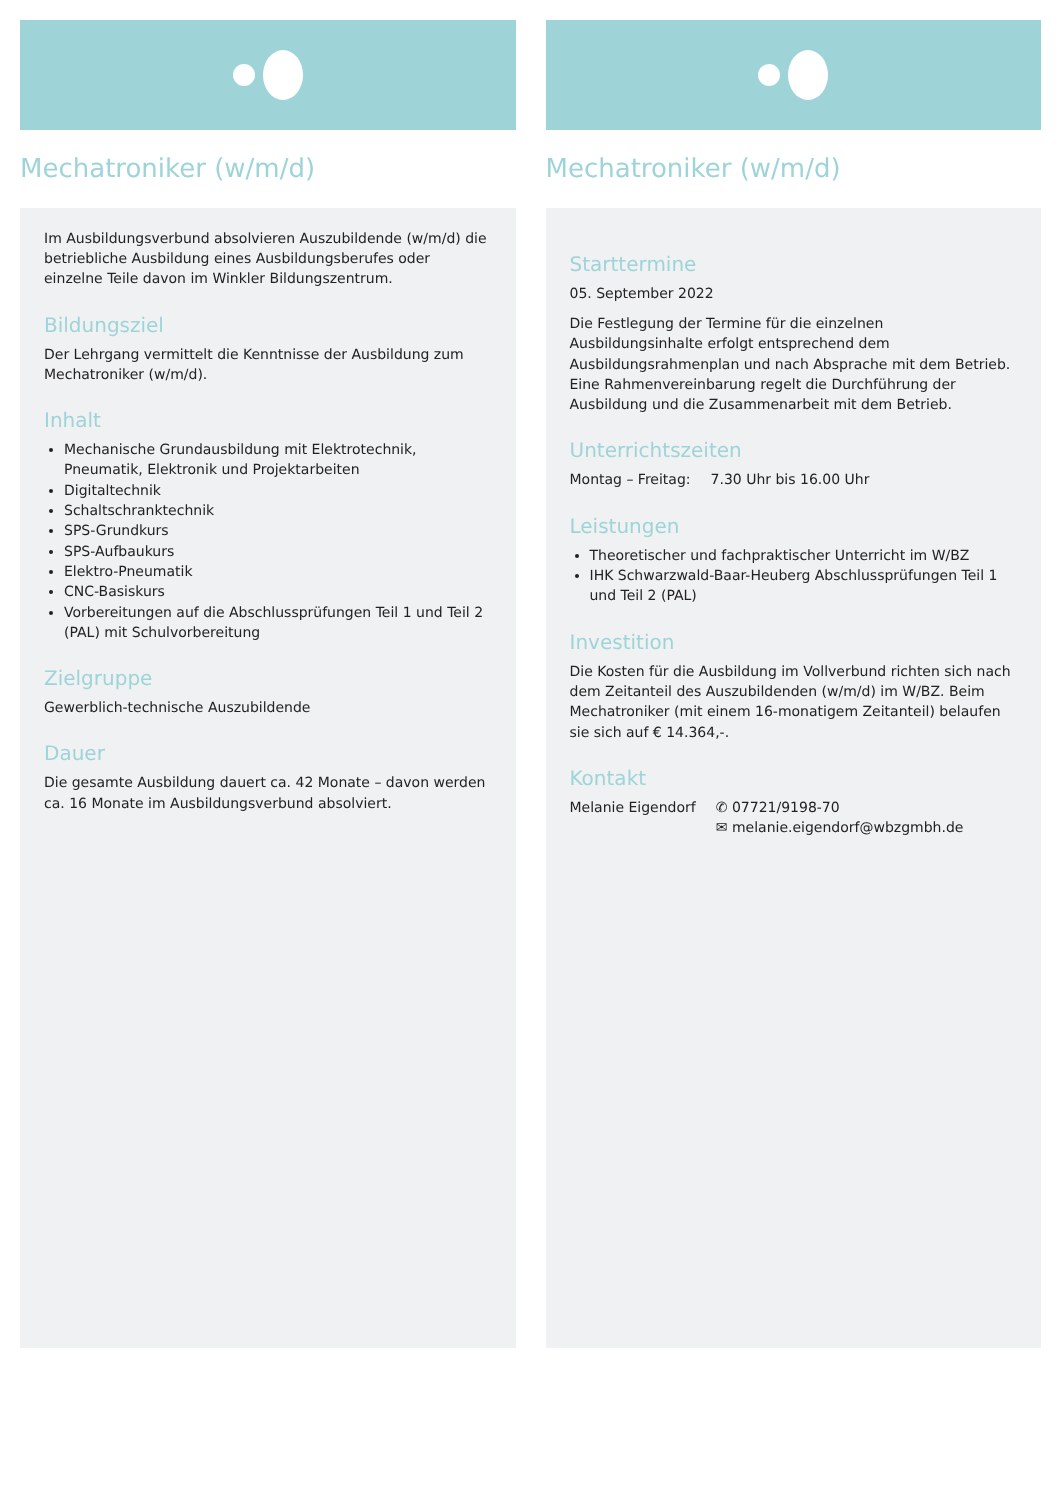Mechatroniker (w/m/d)
Im Ausbildungsverbund absolvieren Auszubildende (w/m/d) die betriebliche Ausbildung eines Ausbildungsberufes oder einzelne Teile davon im Winkler Bildungszentrum.
Bildungsziel
Der Lehrgang vermittelt die Kenntnisse der Ausbildung zum Mechatroniker (w/m/d).
Inhalt
Mechanische Grundausbildung mit Elektrotechnik, Pneumatik, Elektronik und Projektarbeiten
Digitaltechnik
Schaltschranktechnik
SPS-Grundkurs
SPS-Aufbaukurs
Elektro-Pneumatik
CNC-Basiskurs
Vorbereitungen auf die Abschlussprüfungen Teil 1 und Teil 2 (PAL) mit Schulvorbereitung
Zielgruppe
Gewerblich-technische Auszubildende
Dauer
Die gesamte Ausbildung dauert ca. 42 Monate – davon werden ca. 16 Monate im Ausbildungsverbund absolviert.
Mechatroniker (w/m/d)
Starttermine
05. September 2022
Die Festlegung der Termine für die einzelnen Ausbildungsinhalte erfolgt entsprechend dem Ausbildungsrahmenplan und nach Absprache mit dem Betrieb. Eine Rahmenvereinbarung regelt die Durchführung der Ausbildung und die Zusammenarbeit mit dem Betrieb.
Unterrichtszeiten
Montag – Freitag: 7.30 Uhr bis 16.00 Uhr
Leistungen
Theoretischer und fachpraktischer Unterricht im W/BZ
IHK Schwarzwald-Baar-Heuberg Abschlussprüfungen Teil 1 und Teil 2 (PAL)
Investition
Die Kosten für die Ausbildung im Vollverbund richten sich nach dem Zeitanteil des Auszubildenden (w/m/d) im W/BZ. Beim Mechatroniker (mit einem 16-monatigem Zeitanteil) belaufen sie sich auf € 14.364,-.
Kontakt
Melanie Eigendorf ✆ 07721/9198-70
✉ melanie.eigendorf@wbzgmbh.de